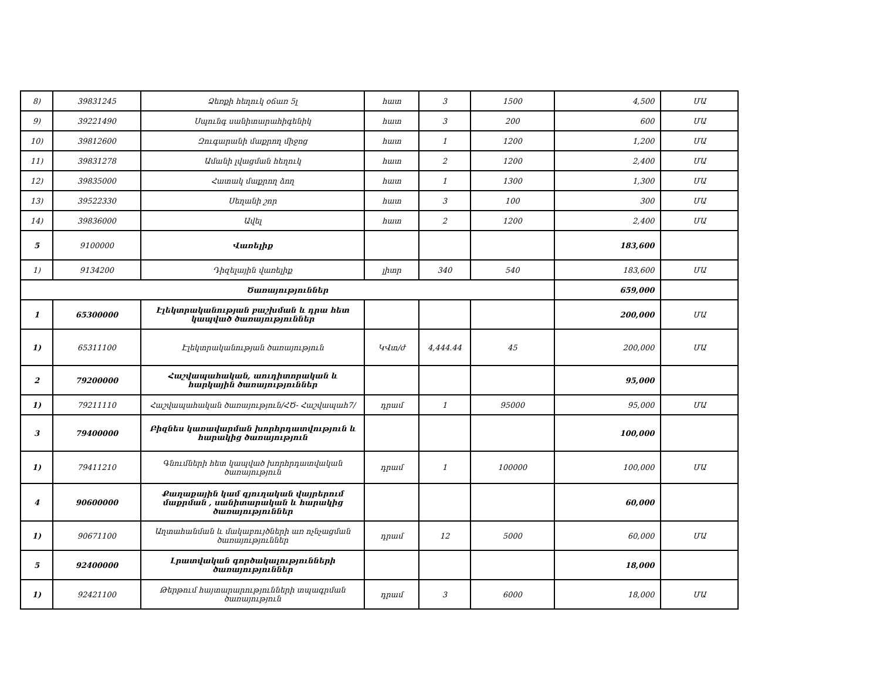| 8) | 39831245 | Ձեռքի հեղուկ օճառ 5լ | հատ | 3 | 1500 | 4,500 | ՄԱ |
| 9) | 39221490 | Սպունգ սանիտարահիգենիկ | հատ | 3 | 200 | 600 | ՄԱ |
| 10) | 39812600 | Զուգարանի մաքրող միջոց | հատ | 1 | 1200 | 1,200 | ՄԱ |
| 11) | 39831278 | Ամանի լվացման հեղուկ | հատ | 2 | 1200 | 2,400 | ՄԱ |
| 12) | 39835000 | Հատակ մաքրող ձող | հատ | 1 | 1300 | 1,300 | ՄԱ |
| 13) | 39522330 | Սեղանի շոր | հատ | 3 | 100 | 300 | ՄԱ |
| 14) | 39836000 | Ավել | հատ | 2 | 1200 | 2,400 | ՄԱ |
| 5 | 9100000 | Վառելիք | | | | 183,600 | |
| 1) | 9134200 | Դիզելային վառելիք | լիտր | 340 | 540 | 183,600 | ՄԱ |
| Ծառայություններ | | | | | | 659,000 | |
| 1 | 65300000 | Էլեկտրականության բաշխման և դրա հետ կապված ծառայություններ | | | | 200,000 | ՄԱ |
| 1) | 65311100 | Էլեկտրականության ծառայություն | ԿՎտ/ժ | 4,444.44 | 45 | 200,000 | ՄԱ |
| 2 | 79200000 | Հաշվապահական, աուդիտորական և հարկային ծառայություններ | | | | 95,000 | |
| 1) | 79211110 | Հաշվապահական ծառայություն/ՀԾ- Հաշվապահ7/ | դրամ | 1 | 95000 | 95,000 | ՄԱ |
| 3 | 79400000 | Բիզնես կառավարման խորհրդատվություն և հարակից ծառայություն | | | | 100,000 | |
| 1) | 79411210 | Գնումների հետ կապված խորհրդատվական ծառայություն | դրամ | 1 | 100000 | 100,000 | ՄԱ |
| 4 | 90600000 | Քաղաքային կամ գյուղական վայրերում մաքրման , սանիտարական և հարակից ծառայություններ | | | | 60,000 | |
| 1) | 90671100 | Աղտահանման և մակաբույծների առ ոչնչացման ծառայություններ | դրամ | 12 | 5000 | 60,000 | ՄԱ |
| 5 | 92400000 | Լրատվական գործակալությունների ծառայություններ | | | | 18,000 | |
| 1) | 92421100 | Թերթում հայտարարությունների տպագրման ծառայություն | դրամ | 3 | 6000 | 18,000 | ՄԱ |